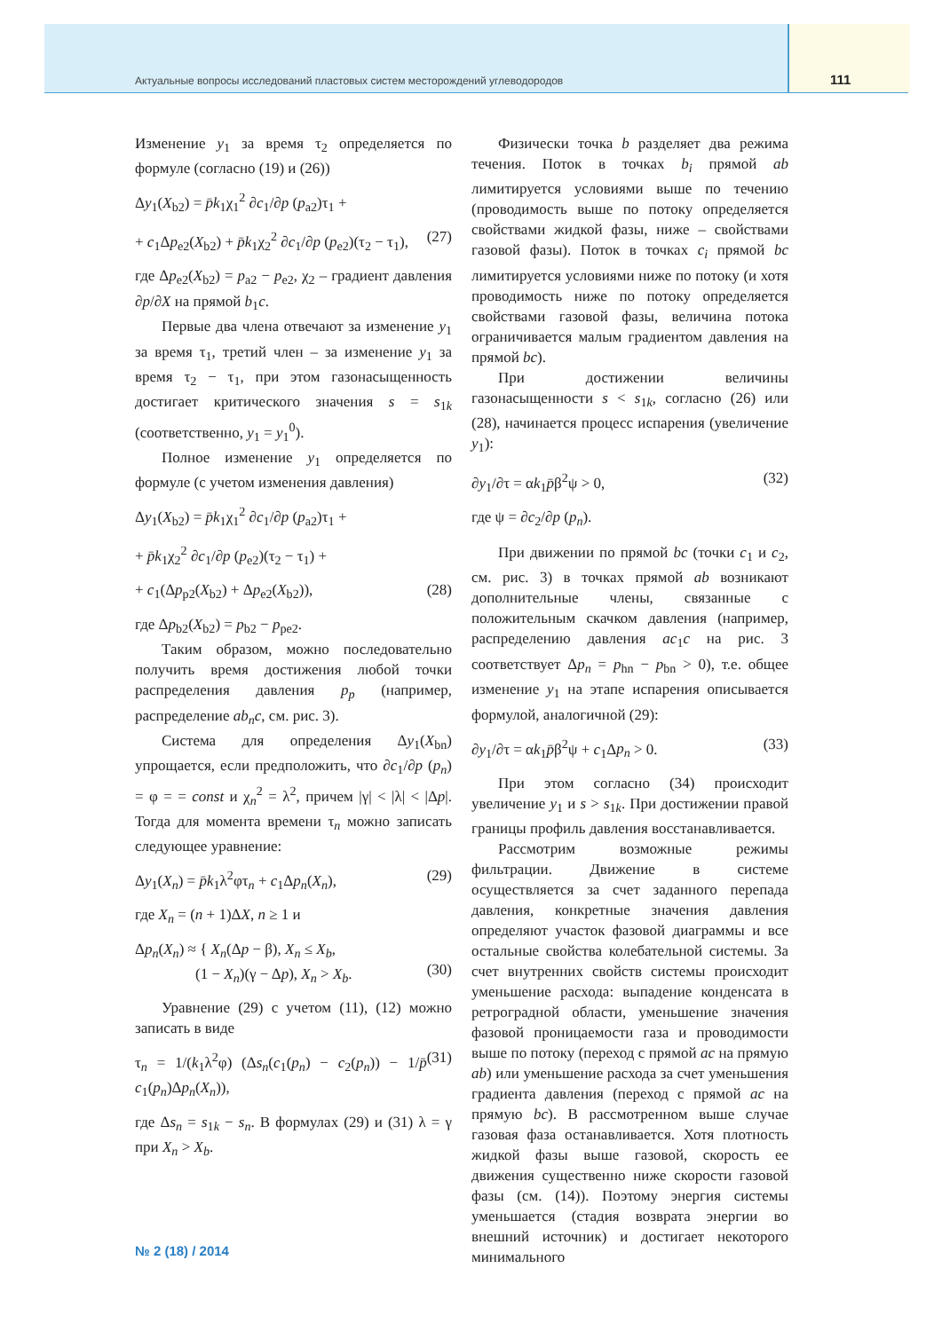Актуальные вопросы исследований пластовых систем месторождений углеводородов
111
Изменение y<sub>1</sub> за время τ<sub>2</sub> определяется по формуле (согласно (19) и (26))
Δy<sub>1</sub>(X<sub>b2</sub>) = p̄k<sub>1</sub>χ<sub>1</sub><sup>2</sup> ∂c<sub>1</sub>/∂p (p<sub>a2</sub>)τ<sub>1</sub> +
+ c<sub>1</sub>Δp<sub>e2</sub>(X<sub>b2</sub>) + p̄k<sub>1</sub>χ<sub>2</sub><sup>2</sup> ∂c<sub>1</sub>/∂p (p<sub>e2</sub>)(τ<sub>2</sub> − τ<sub>1</sub>), (27)
где Δp<sub>e2</sub>(X<sub>b2</sub>) = p<sub>a2</sub> − p<sub>e2</sub>, χ<sub>2</sub> – градиент давления ∂p/∂X на прямой b<sub>1</sub>c.
Первые два члена отвечают за изменение y<sub>1</sub> за время τ<sub>1</sub>, третий член – за изменение y<sub>1</sub> за время τ<sub>2</sub> − τ<sub>1</sub>, при этом газонасыщенность достигает критического значения s = s<sub>1k</sub> (соответственно, y<sub>1</sub> = y<sub>1</sub><sup>0</sup>).
Полное изменение y<sub>1</sub> определяется по формуле (с учетом изменения давления)
Δy<sub>1</sub>(X<sub>b2</sub>) = p̄k<sub>1</sub>χ<sub>1</sub><sup>2</sup> ∂c<sub>1</sub>/∂p (p<sub>a2</sub>)τ<sub>1</sub> +
+ p̄k<sub>1</sub>χ<sub>2</sub><sup>2</sup> ∂c<sub>1</sub>/∂p (p<sub>e2</sub>)(τ<sub>2</sub> − τ<sub>1</sub>) +
+ c<sub>1</sub>(Δp<sub>p2</sub>(X<sub>b2</sub>) + Δp<sub>e2</sub>(X<sub>b2</sub>)), (28)
где Δp<sub>b2</sub>(X<sub>b2</sub>) = p<sub>b2</sub> − p<sub>pe2</sub>.
Таким образом, можно последовательно получить время достижения любой точки распределения давления p<sub>p</sub> (например, распределение ab<sub>n</sub>c, см. рис. 3).
Система для определения Δy<sub>1</sub>(X<sub>bn</sub>) упрощается, если предположить, что ∂c<sub>1</sub>/∂p (p<sub>n</sub>) = φ = = const и χ<sub>n</sub><sup>2</sup> = λ<sup>2</sup>, причем |γ| < |λ| < |Δp|. Тогда для момента времени τ<sub>n</sub> можно записать следующее уравнение:
Δy<sub>1</sub>(X<sub>n</sub>) = p̄k<sub>1</sub>λ<sup>2</sup>φτ<sub>n</sub> + c<sub>1</sub>Δp<sub>n</sub>(X<sub>n</sub>), (29)
где X<sub>n</sub> = (n + 1)ΔX, n ≥ 1 и
Δp<sub>n</sub>(X<sub>n</sub>) ≈ { X<sub>n</sub>(Δp − β), X<sub>n</sub> ≤ X<sub>b</sub>,
(1 − X<sub>n</sub>)(γ − Δp), X<sub>n</sub> > X<sub>b</sub>.
(30)
Уравнение (29) с учетом (11), (12) можно записать в виде
τ<sub>n</sub> = 1/(k<sub>1</sub>λ<sup>2</sup>φ) (Δs<sub>n</sub>(c<sub>1</sub>(p<sub>n</sub>) − c<sub>2</sub>(p<sub>n</sub>)) − 1/p̄ c<sub>1</sub>(p<sub>n</sub>)Δp<sub>n</sub>(X<sub>n</sub>)), (31)
где Δs<sub>n</sub> = s<sub>1k</sub> − s<sub>n</sub>. В формулах (29) и (31) λ = γ при X<sub>n</sub> > X<sub>b</sub>.
Физически точка b разделяет два режима течения. Поток в точках b<sub>i</sub> прямой ab лимитируется условиями выше по течению (проводимость выше по потоку определяется свойствами жидкой фазы, ниже – свойствами газовой фазы). Поток в точках c<sub>i</sub> прямой bc лимитируется условиями ниже по потоку (и хотя проводимость ниже по потоку определяется свойствами газовой фазы, величина потока ограничивается малым градиентом давления на прямой bc).
При достижении величины газонасыщенности s < s<sub>1k</sub>, согласно (26) или (28), начинается процесс испарения (увеличение y<sub>1</sub>):
∂y<sub>1</sub>/∂τ = αk<sub>1</sub>p̄β<sup>2</sup>ψ > 0, (32)
где ψ = ∂c<sub>2</sub>/∂p (p<sub>n</sub>).
При движении по прямой bc (точки c<sub>1</sub> и c<sub>2</sub>, см. рис. 3) в точках прямой ab возникают дополнительные члены, связанные с положительным скачком давления (например, распределению давления ac<sub>1</sub>c на рис. 3 соответствует Δp<sub>n</sub> = p<sub>hn</sub> − p<sub>bn</sub> > 0), т.е. общее изменение y<sub>1</sub> на этапе испарения описывается формулой, аналогичной (29):
∂y<sub>1</sub>/∂τ = αk<sub>1</sub>p̄β<sup>2</sup>ψ + c<sub>1</sub>Δp<sub>n</sub> > 0. (33)
При этом согласно (34) происходит увеличение y<sub>1</sub> и s > s<sub>1k</sub>. При достижении правой границы профиль давления восстанавливается.
Рассмотрим возможные режимы фильтрации. Движение в системе осуществляется за счет заданного перепада давления, конкретные значения давления определяют участок фазовой диаграммы и все остальные свойства колебательной системы. За счет внутренних свойств системы происходит уменьшение расхода: выпадение конденсата в ретроградной области, уменьшение значения фазовой проницаемости газа и проводимости выше по потоку (переход с прямой ac на прямую ab) или уменьшение расхода за счет уменьшения градиента давления (переход с прямой ac на прямую bc). В рассмотренном выше случае газовая фаза останавливается. Хотя плотность жидкой фазы выше газовой, скорость ее движения существенно ниже скорости газовой фазы (см. (14)). Поэтому энергия системы уменьшается (стадия возврата энергии во внешний источник) и достигает некоторого минимального
№ 2 (18) / 2014